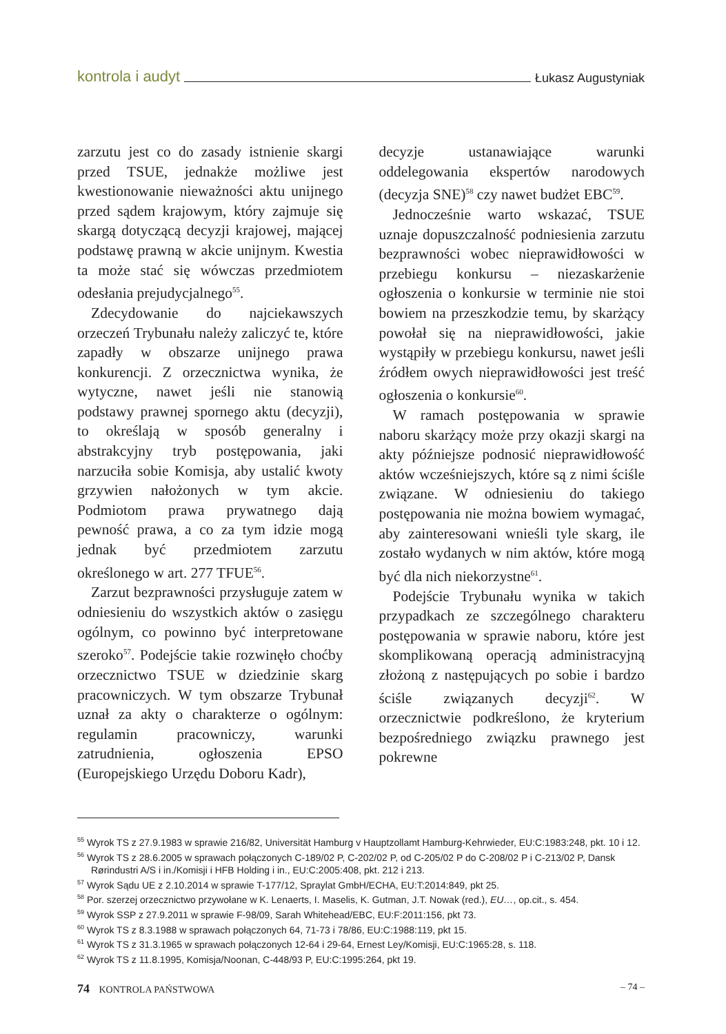kontrola i audyt Łukasz Augustyniak
zarzutu jest co do zasady istnienie skargi przed TSUE, jednakże możliwe jest kwestionowanie nieważności aktu unijnego przed sądem krajowym, który zajmuje się skargą dotyczącą decyzji krajowej, mającej podstawę prawną w akcie unijnym. Kwestia ta może stać się wówczas przedmiotem odesłania prejudycjalnego<sup>55</sup>.
Zdecydowanie do najciekawszych orzeczeń Trybunału należy zaliczyć te, które zapadły w obszarze unijnego prawa konkurencji. Z orzecznictwa wynika, że wytyczne, nawet jeśli nie stanowią podstawy prawnej spornego aktu (decyzji), to określają w sposób generalny i abstrakcyjny tryb postępowania, jaki narzuciła sobie Komisja, aby ustalić kwoty grzywien nałożonych w tym akcie. Podmiotom prawa prywatnego dają pewność prawa, a co za tym idzie mogą jednak być przedmiotem zarzutu określonego w art. 277 TFUE<sup>56</sup>.
Zarzut bezprawności przysługuje zatem w odniesieniu do wszystkich aktów o zasięgu ogólnym, co powinno być interpretowane szeroko<sup>57</sup>. Podejście takie rozwinęło choćby orzecznictwo TSUE w dziedzinie skarg pracowniczych. W tym obszarze Trybunał uznał za akty o charakterze o ogólnym: regulamin pracowniczy, warunki zatrudnienia, ogłoszenia EPSO (Europejskiego Urzędu Doboru Kadr),
decyzje ustanawiające warunki oddelegowania ekspertów narodowych (decyzja SNE)<sup>58</sup> czy nawet budżet EBC<sup>59</sup>.
Jednocześnie warto wskazać, TSUE uznaje dopuszczalność podniesienia zarzutu bezprawności wobec nieprawidłowości w przebiegu konkursu – niezaskarżenie ogłoszenia o konkursie w terminie nie stoi bowiem na przeszkodzie temu, by skarżący powołał się na nieprawidłowości, jakie wystąpiły w przebiegu konkursu, nawet jeśli źródłem owych nieprawidłowości jest treść ogłoszenia o konkursie<sup>60</sup>.
W ramach postępowania w sprawie naboru skarżący może przy okazji skargi na akty późniejsze podnosić nieprawidłowość aktów wcześniejszych, które są z nimi ściśle związane. W odniesieniu do takiego postępowania nie można bowiem wymagać, aby zainteresowani wnieśli tyle skarg, ile zostało wydanych w nim aktów, które mogą być dla nich niekorzystne<sup>61</sup>.
Podejście Trybunału wynika w takich przypadkach ze szczególnego charakteru postępowania w sprawie naboru, które jest skomplikowaną operacją administracyjną złożoną z następujących po sobie i bardzo ściśle związanych decyzji<sup>62</sup>. W orzecznictwie podkreślono, że kryterium bezpośredniego związku prawnego jest pokrewne
<sup>55</sup> Wyrok TS z 27.9.1983 w sprawie 216/82, Universität Hamburg v Hauptzollamt Hamburg-Kehrwieder, EU:C:1983:248, pkt. 10 i 12.
<sup>56</sup> Wyrok TS z 28.6.2005 w sprawach połączonych C-189/02 P, C-202/02 P, od C-205/02 P do C-208/02 P i C-213/02 P, Dansk Rørindustri A/S i in./Komisji i HFB Holding i in., EU:C:2005:408, pkt. 212 i 213.
<sup>57</sup> Wyrok Sądu UE z 2.10.2014 w sprawie T-177/12, Spraylat GmbH/ECHA, EU:T:2014:849, pkt 25.
<sup>58</sup> Por. szerzej orzecznictwo przywołane w K. Lenaerts, I. Maselis, K. Gutman, J.T. Nowak (red.), EU…, op.cit., s. 454.
<sup>59</sup> Wyrok SSP z 27.9.2011 w sprawie F-98/09, Sarah Whitehead/EBC, EU:F:2011:156, pkt 73.
<sup>60</sup> Wyrok TS z 8.3.1988 w sprawach połączonych 64, 71-73 i 78/86, EU:C:1988:119, pkt 15.
<sup>61</sup> Wyrok TS z 31.3.1965 w sprawach połączonych 12-64 i 29-64, Ernest Ley/Komisji, EU:C:1965:28, s. 118.
<sup>62</sup> Wyrok TS z 11.8.1995, Komisja/Noonan, C-448/93 P, EU:C:1995:264, pkt 19.
74 KONTROLA PAŃSTWOWA – 74 –